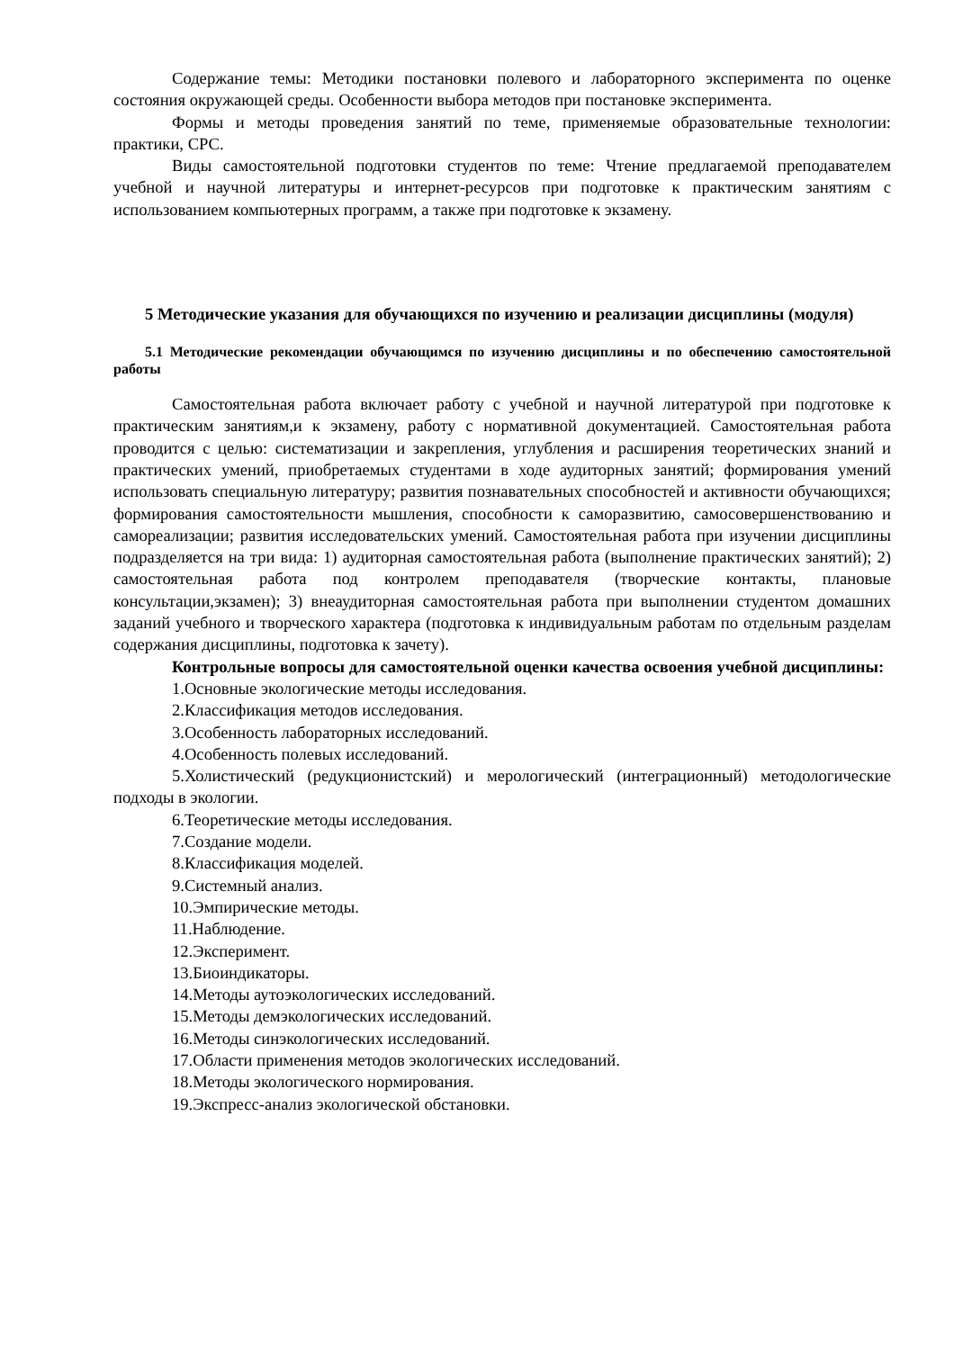Содержание темы: Методики постановки полевого и лабораторного эксперимента по оценке состояния окружающей среды. Особенности выбора методов при постановке эксперимента.
Формы и методы проведения занятий по теме, применяемые образовательные технологии: практики, СРС.
Виды самостоятельной подготовки студентов по теме: Чтение предлагаемой преподавателем учебной и научной литературы и интернет-ресурсов при подготовке к практическим занятиям с использованием компьютерных программ, а также при подготовке к экзамену.
5 Методические указания для обучающихся по изучению и реализации дисциплины (модуля)
5.1 Методические рекомендации обучающимся по изучению дисциплины и по обеспечению самостоятельной работы
Самостоятельная работа включает работу с учебной и научной литературой при подготовке к практическим занятиям,и к экзамену, работу с нормативной документацией. Самостоятельная работа проводится с целью: систематизации и закрепления, углубления и расширения теоретических знаний и практических умений, приобретаемых студентами в ходе аудиторных занятий; формирования умений использовать специальную литературу; развития познавательных способностей и активности обучающихся; формирования самостоятельности мышления, способности к саморазвитию, самосовершенствованию и самореализации; развития исследовательских умений. Самостоятельная работа при изучении дисциплины подразделяется на три вида: 1) аудиторная самостоятельная работа (выполнение практических занятий); 2) самостоятельная работа под контролем преподавателя (творческие контакты, плановые консультации,экзамен); 3) внеаудиторная самостоятельная работа при выполнении студентом домашних заданий учебного и творческого характера (подготовка к индивидуальным работам по отдельным разделам содержания дисциплины, подготовка к зачету).
Контрольные вопросы для самостоятельной оценки качества освоения учебной дисциплины:
1.Основные экологические методы исследования.
2.Классификация методов исследования.
3.Особенность лабораторных исследований.
4.Особенность полевых исследований.
5.Холистический (редукционистский) и мерологический (интеграционный) методологические подходы в экологии.
6.Теоретические методы исследования.
7.Создание модели.
8.Классификация моделей.
9.Системный анализ.
10.Эмпирические методы.
11.Наблюдение.
12.Эксперимент.
13.Биоиндикаторы.
14.Методы аутоэкологических исследований.
15.Методы демэкологических исследований.
16.Методы синэкологических исследований.
17.Области применения методов экологических исследований.
18.Методы экологического нормирования.
19.Экспресс-анализ экологической обстановки.